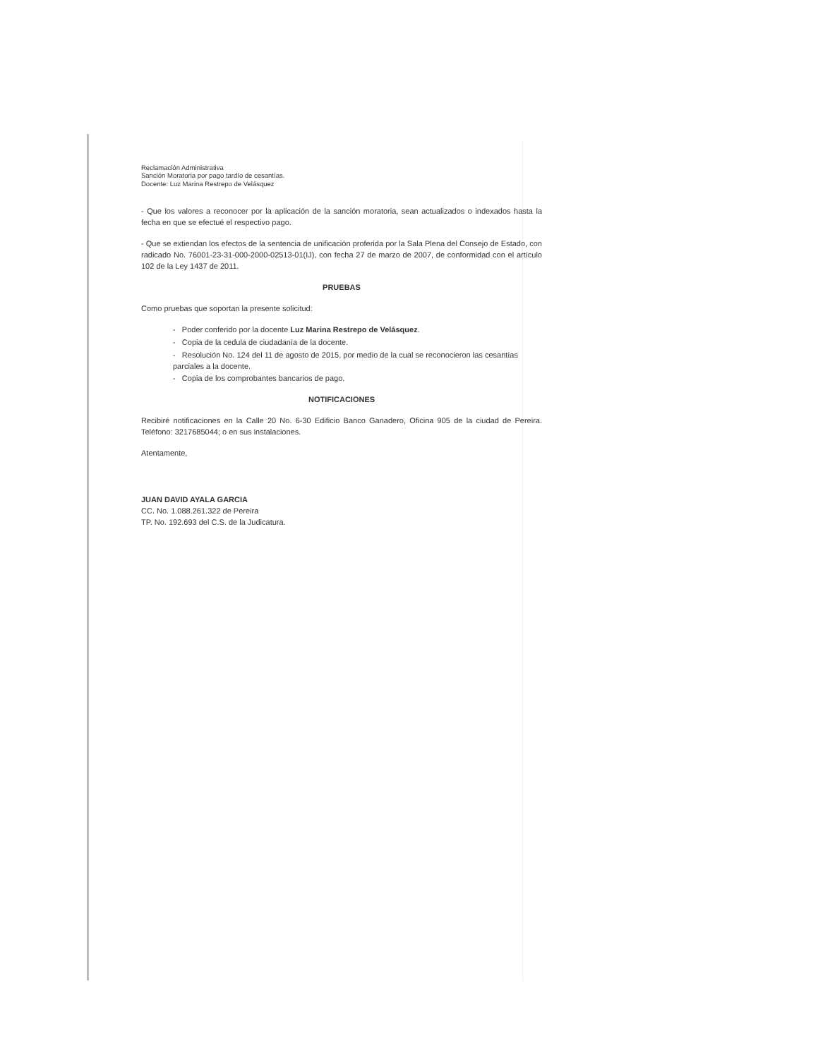Reclamación Administrativa
Sanción Moratoria por pago tardío de cesantías.
Docente: Luz Marina Restrepo de Velásquez
- Que los valores a reconocer por la aplicación de la sanción moratoria, sean actualizados o indexados hasta la fecha en que se efectué el respectivo pago.
- Que se extiendan los efectos de la sentencia de unificación proferida por la Sala Plena del Consejo de Estado, con radicado No. 76001-23-31-000-2000-02513-01(IJ), con fecha 27 de marzo de 2007, de conformidad con el artículo 102 de la Ley 1437 de 2011.
PRUEBAS
Como pruebas que soportan la presente solicitud:
- Poder conferido por la docente Luz Marina Restrepo de Velásquez.
- Copia de la cedula de ciudadanía de la docente.
- Resolución No. 124 del 11 de agosto de 2015, por medio de la cual se reconocieron las cesantías parciales a la docente.
- Copia de los comprobantes bancarios de pago.
NOTIFICACIONES
Recibiré notificaciones en la Calle 20 No. 6-30 Edificio Banco Ganadero, Oficina 905 de la ciudad de Pereira. Teléfono: 3217685044; o en sus instalaciones.
Atentamente,
JUAN DAVID AYALA GARCIA
CC. No. 1.088.261.322 de Pereira
TP. No. 192.693 del C.S. de la Judicatura.